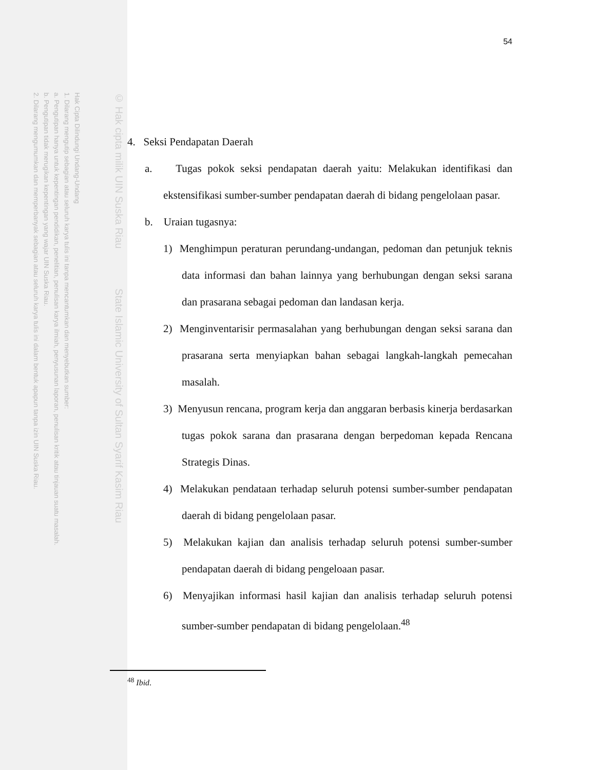Hak Cipta Dilindungi Undang-Undang
1. Dilarang mengutip sebagian atau seluruh karya tulis ini tanpa mencantumkan dan menyebutkan sumber:
a. Pengutipan hanya untuk kepentingan pendidikan, penelitian, penulisan karya ilmiah, penyusunan laporan, penulisan kritik atau tinjauan suatu masalah.
b. Pengutipan tidak merugikan kepentingan yang wajar UIN Suska Riau.
2. Dilarang mengumumkan dan memperbanyak sebagian atau seluruh karya tulis ini dalam bentuk apapun tanpa izin UIN Suska Riau.
© Hak cipta milik UIN Suska Riau State Islamic University of Sultan Syarif Kasim Riau
54
4. Seksi Pendapatan Daerah
a. Tugas pokok seksi pendapatan daerah yaitu: Melakukan identifikasi dan ekstensifikasi sumber-sumber pendapatan daerah di bidang pengelolaan pasar.
b. Uraian tugasnya:
1) Menghimpun peraturan perundang-undangan, pedoman dan petunjuk teknis data informasi dan bahan lainnya yang berhubungan dengan seksi sarana dan prasarana sebagai pedoman dan landasan kerja.
2) Menginventarisir permasalahan yang berhubungan dengan seksi sarana dan prasarana serta menyiapkan bahan sebagai langkah-langkah pemecahan masalah.
3) Menyusun rencana, program kerja dan anggaran berbasis kinerja berdasarkan tugas pokok sarana dan prasarana dengan berpedoman kepada Rencana Strategis Dinas.
4) Melakukan pendataan terhadap seluruh potensi sumber-sumber pendapatan daerah di bidang pengelolaan pasar.
5) Melakukan kajian dan analisis terhadap seluruh potensi sumber-sumber pendapatan daerah di bidang pengeloaan pasar.
6) Menyajikan informasi hasil kajian dan analisis terhadap seluruh potensi sumber-sumber pendapatan di bidang pengelolaan.<sup>48</sup>
<sup>48</sup> Ibid.